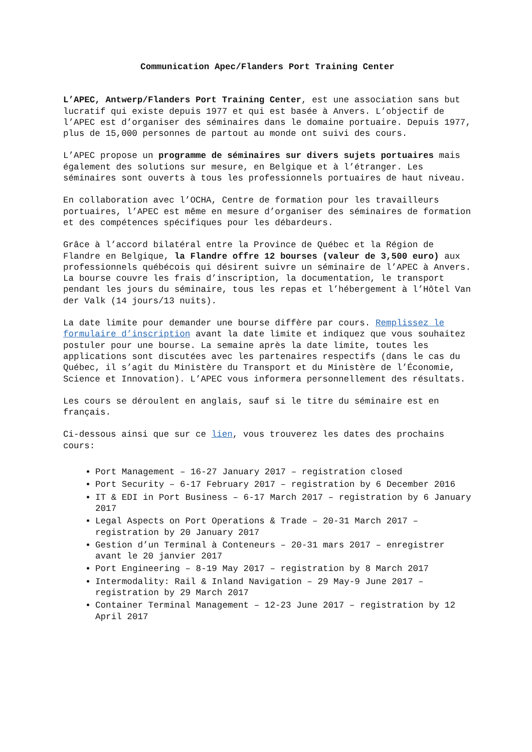Communication Apec/Flanders Port Training Center
L’APEC, Antwerp/Flanders Port Training Center, est une association sans but lucratif qui existe depuis 1977 et qui est basée à Anvers. L’objectif de l’APEC est d’organiser des séminaires dans le domaine portuaire. Depuis 1977, plus de 15,000 personnes de partout au monde ont suivi des cours.
L’APEC propose un programme de séminaires sur divers sujets portuaires mais également des solutions sur mesure, en Belgique et à l’étranger. Les séminaires sont ouverts à tous les professionnels portuaires de haut niveau.
En collaboration avec l’OCHA, Centre de formation pour les travailleurs portuaires, l’APEC est même en mesure d’organiser des séminaires de formation et des compétences spécifiques pour les débardeurs.
Grâce à l’accord bilatéral entre la Province de Québec et la Région de Flandre en Belgique, la Flandre offre 12 bourses (valeur de 3,500 euro) aux professionnels québécois qui désirent suivre un séminaire de l’APEC à Anvers. La bourse couvre les frais d’inscription, la documentation, le transport pendant les jours du séminaire, tous les repas et l’hébergement à l’Hôtel Van der Valk (14 jours/13 nuits).
La date limite pour demander une bourse diffère par cours. Remplissez le formulaire d’inscription avant la date limite et indiquez que vous souhaitez postuler pour une bourse. La semaine après la date limite, toutes les applications sont discutées avec les partenaires respectifs (dans le cas du Québec, il s’agit du Ministère du Transport et du Ministère de l’Économie, Science et Innovation). L’APEC vous informera personnellement des résultats.
Les cours se déroulent en anglais, sauf si le titre du séminaire est en français.
Ci-dessous ainsi que sur ce lien, vous trouverez les dates des prochains cours:
Port Management – 16-27 January 2017 – registration closed
Port Security – 6-17 February 2017 – registration by 6 December 2016
IT & EDI in Port Business – 6-17 March 2017 – registration by 6 January 2017
Legal Aspects on Port Operations & Trade – 20-31 March 2017 – registration by 20 January 2017
Gestion d’un Terminal à Conteneurs – 20-31 mars 2017 – enregistrer avant le 20 janvier 2017
Port Engineering – 8-19 May 2017 – registration by 8 March 2017
Intermodality: Rail & Inland Navigation – 29 May-9 June 2017 – registration by 29 March 2017
Container Terminal Management – 12-23 June 2017 – registration by 12 April 2017